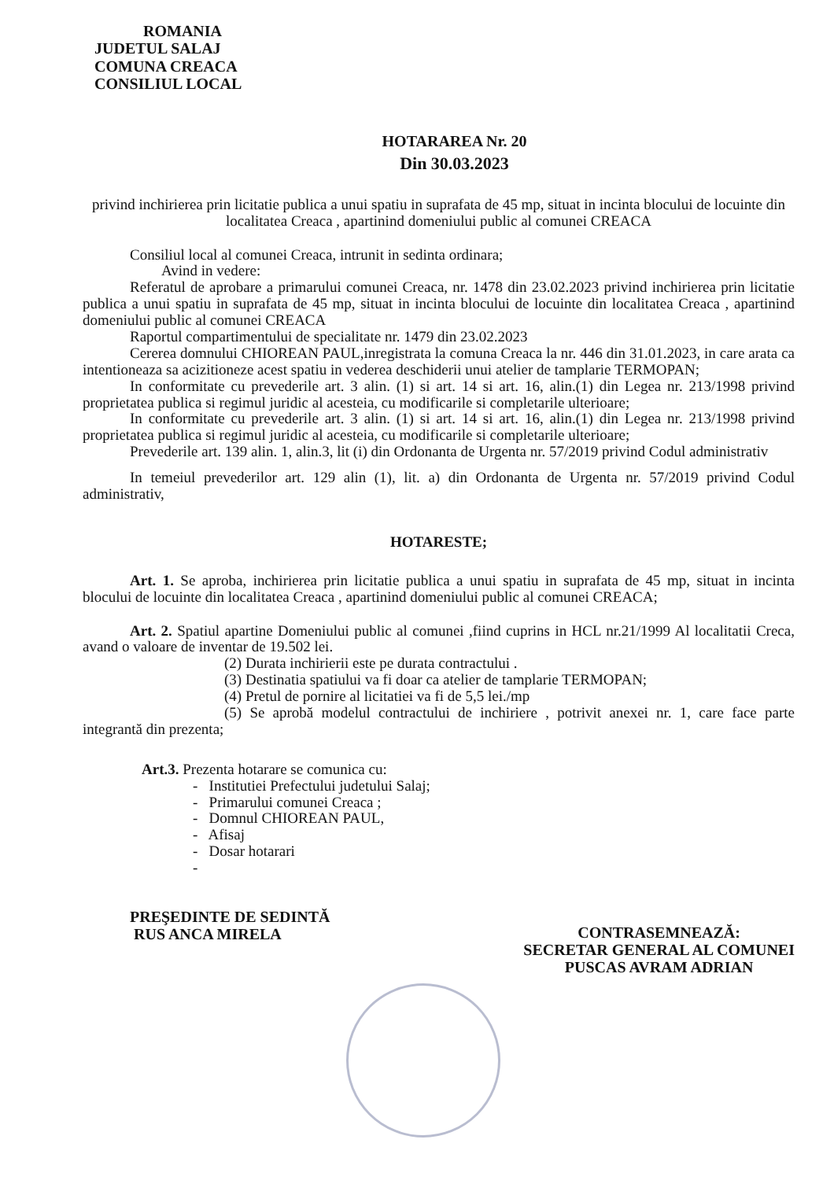ROMANIA
JUDETUL SALAJ
COMUNA CREACA
CONSILIUL LOCAL
HOTARAREA Nr. 20
Din 30.03.2023
privind inchirierea prin licitatie publica a unui spatiu in suprafata de 45 mp, situat in incinta blocului de locuinte din localitatea Creaca , apartinind domeniului public al comunei CREACA
Consiliul local al comunei Creaca, intrunit in sedinta ordinara;
Avind in vedere:
Referatul de aprobare a primarului comunei Creaca, nr. 1478 din 23.02.2023 privind inchirierea prin licitatie publica a unui spatiu in suprafata de 45 mp, situat in incinta blocului de locuinte din localitatea Creaca , apartinind domeniului public al comunei CREACA
Raportul compartimentului de specialitate nr. 1479 din 23.02.2023
Cererea domnului CHIOREAN PAUL,inregistrata la comuna Creaca la nr. 446 din 31.01.2023, in care arata ca intentioneaza sa acizitioneze acest spatiu in vederea deschiderii unui atelier de tamplarie TERMOPAN;
In conformitate cu prevederile art. 3 alin. (1) si art. 14 si art. 16, alin.(1) din Legea nr. 213/1998 privind proprietatea publica si regimul juridic al acesteia, cu modificarile si completarile ulterioare;
In conformitate cu prevederile art. 3 alin. (1) si art. 14 si art. 16, alin.(1) din Legea nr. 213/1998 privind proprietatea publica si regimul juridic al acesteia, cu modificarile si completarile ulterioare;
Prevederile art. 139 alin. 1, alin.3, lit (i) din Ordonanta de Urgenta nr. 57/2019 privind Codul administrativ
In temeiul prevederilor art. 129 alin (1), lit. a) din Ordonanta de Urgenta nr. 57/2019 privind Codul administrativ,
HOTARESTE;
Art. 1. Se aproba, inchirierea prin licitatie publica a unui spatiu in suprafata de 45 mp, situat in incinta blocului de locuinte din localitatea Creaca , apartinind domeniului public al comunei CREACA;
Art. 2. Spatiul apartine Domeniului public al comunei ,fiind cuprins in HCL nr.21/1999 Al localitatii Creca, avand o valoare de inventar de 19.502 lei.
(2) Durata inchirierii este pe durata contractului .
(3) Destinatia spatiului va fi doar ca atelier de tamplarie TERMOPAN;
(4) Pretul de pornire al licitatiei va fi de 5,5 lei./mp
(5) Se aprobă modelul contractului de inchiriere , potrivit anexei nr. 1, care face parte integrantă din prezenta;
Art.3. Prezenta hotarare se comunica cu:
- Institutiei Prefectului judetului Salaj;
- Primarului comunei Creaca ;
- Domnul CHIOREAN PAUL,
- Afisaj
- Dosar hotarari
-
PREŞEDINTE DE SEDINTĂ
RUS ANCA MIRELA
CONTRASEMNEAZĂ:
SECRETAR GENERAL AL COMUNEI
PUSCAS AVRAM ADRIAN